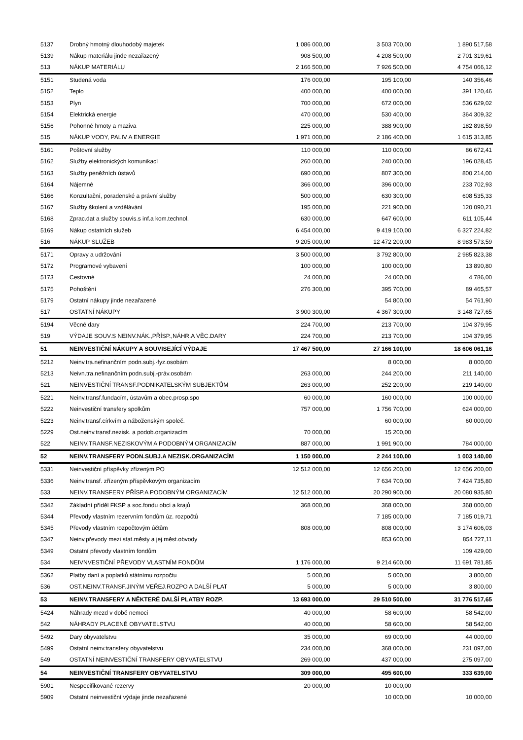| 5137 | Drobný hmotný dlouhodobý majetek | 1 086 000,00 | 3 503 700,00 | 1 890 517,58 |
| 5139 | Nákup materiálu jinde nezařazený | 908 500,00 | 4 208 500,00 | 2 701 319,61 |
| 513 | NÁKUP MATERIÁLU | 2 166 500,00 | 7 926 500,00 | 4 754 066,12 |
| 5151 | Studená voda | 176 000,00 | 195 100,00 | 140 356,46 |
| 5152 | Teplo | 400 000,00 | 400 000,00 | 391 120,46 |
| 5153 | Plyn | 700 000,00 | 672 000,00 | 536 629,02 |
| 5154 | Elektrická energie | 470 000,00 | 530 400,00 | 364 309,32 |
| 5156 | Pohonné hmoty a maziva | 225 000,00 | 388 900,00 | 182 898,59 |
| 515 | NÁKUP VODY, PALIV A ENERGIE | 1 971 000,00 | 2 186 400,00 | 1 615 313,85 |
| 5161 | Poštovní služby | 110 000,00 | 110 000,00 | 86 672,41 |
| 5162 | Služby elektronických komunikací | 260 000,00 | 240 000,00 | 196 028,45 |
| 5163 | Služby peněžních ústavů | 690 000,00 | 807 300,00 | 800 214,00 |
| 5164 | Nájemné | 366 000,00 | 396 000,00 | 233 702,93 |
| 5166 | Konzultační, poradenské a právní služby | 500 000,00 | 630 300,00 | 608 535,33 |
| 5167 | Služby školení a vzdělávání | 195 000,00 | 221 900,00 | 120 090,21 |
| 5168 | Zprac.dat a služby souvis.s inf.a kom.technol. | 630 000,00 | 647 600,00 | 611 105,44 |
| 5169 | Nákup ostatních služeb | 6 454 000,00 | 9 419 100,00 | 6 327 224,82 |
| 516 | NÁKUP SLUŽEB | 9 205 000,00 | 12 472 200,00 | 8 983 573,59 |
| 5171 | Opravy a udržování | 3 500 000,00 | 3 792 800,00 | 2 985 823,38 |
| 5172 | Programové vybavení | 100 000,00 | 100 000,00 | 13 890,80 |
| 5173 | Cestovné | 24 000,00 | 24 000,00 | 4 786,00 |
| 5175 | Pohoštění | 276 300,00 | 395 700,00 | 89 465,57 |
| 5179 | Ostatní nákupy jinde nezařazené | | 54 800,00 | 54 761,90 |
| 517 | OSTATNÍ NÁKUPY | 3 900 300,00 | 4 367 300,00 | 3 148 727,65 |
| 5194 | Věcné dary | 224 700,00 | 213 700,00 | 104 379,95 |
| 519 | VÝDAJE SOUV.S NEINV.NÁK.,PŘÍSP.,NÁHR.A VĚC.DARY | 224 700,00 | 213 700,00 | 104 379,95 |
| 51 | NEINVESTIČNÍ NÁKUPY A SOUVISEJÍCÍ VÝDAJE | 17 467 500,00 | 27 166 100,00 | 18 606 061,16 |
| 5212 | Neinv.tra.nefinančním podn.subj.-fyz.osobám | | 8 000,00 | 8 000,00 |
| 5213 | Neivn.tra.nefinančním podn.subj.-práv.osobám | 263 000,00 | 244 200,00 | 211 140,00 |
| 521 | NEINVESTIČNÍ TRANSF.PODNIKATELSKÝM SUBJEKTŮM | 263 000,00 | 252 200,00 | 219 140,00 |
| 5221 | Neinv.transf.fundacím, ústavům a obec.prosp.spo | 60 000,00 | 160 000,00 | 100 000,00 |
| 5222 | Neinvestiční transfery spolkům | 757 000,00 | 1 756 700,00 | 624 000,00 |
| 5223 | Neinv.transf.církvím a náboženským společ. | | 60 000,00 | 60 000,00 |
| 5229 | Ost.neinv.transf.nezisk. a podob.organizacím | 70 000,00 | 15 200,00 | |
| 522 | NEINV.TRANSF.NEZISKOVÝM A PODOBNÝM ORGANIZACÍM | 887 000,00 | 1 991 900,00 | 784 000,00 |
| 52 | NEINV.TRANSFERY PODN.SUBJ.A NEZISK.ORGANIZACÍM | 1 150 000,00 | 2 244 100,00 | 1 003 140,00 |
| 5331 | Neinvestiční příspěvky zřízeným PO | 12 512 000,00 | 12 656 200,00 | 12 656 200,00 |
| 5336 | Neinv.transf. zřízeným příspěvkovým organizacím | | 7 634 700,00 | 7 424 735,80 |
| 533 | NEINV.TRANSFERY PŘÍSP.A PODOBNÝM ORGANIZACÍM | 12 512 000,00 | 20 290 900,00 | 20 080 935,80 |
| 5342 | Základní příděl FKSP a soc.fondu obcí a krajů | 368 000,00 | 368 000,00 | 368 000,00 |
| 5344 | Převody vlastním rezervním fondům úz. rozpočtů | | 7 185 000,00 | 7 185 019,71 |
| 5345 | Převody vlastním rozpočtovým účtům | 808 000,00 | 808 000,00 | 3 174 606,03 |
| 5347 | Neinv.převody mezi stat.městy a jej.měst.obvody | | 853 600,00 | 854 727,11 |
| 5349 | Ostatní převody vlastním fondům | | | 109 429,00 |
| 534 | NEIVNVESTIČNÍ PŘEVODY VLASTNÍM FONDŮM | 1 176 000,00 | 9 214 600,00 | 11 691 781,85 |
| 5362 | Platby daní a poplatků státnímu rozpočtu | 5 000,00 | 5 000,00 | 3 800,00 |
| 536 | OST.NEINV.TRANSF.JINÝM VEŘEJ.ROZPO A DALŠÍ PLAT | 5 000,00 | 5 000,00 | 3 800,00 |
| 53 | NEINV.TRANSFERY A NĚKTERÉ DALŠÍ PLATBY ROZP. | 13 693 000,00 | 29 510 500,00 | 31 776 517,65 |
| 5424 | Náhrady mezd v době nemoci | 40 000,00 | 58 600,00 | 58 542,00 |
| 542 | NÁHRADY PLACENÉ OBYVATELSTVU | 40 000,00 | 58 600,00 | 58 542,00 |
| 5492 | Dary obyvatelstvu | 35 000,00 | 69 000,00 | 44 000,00 |
| 5499 | Ostatní neinv.transfery obyvatelstvu | 234 000,00 | 368 000,00 | 231 097,00 |
| 549 | OSTATNÍ NEINVESTIČNÍ TRANSFERY OBYVATELSTVU | 269 000,00 | 437 000,00 | 275 097,00 |
| 54 | NEINVESTIČNÍ TRANSFERY OBYVATELSTVU | 309 000,00 | 495 600,00 | 333 639,00 |
| 5901 | Nespecifikované rezervy | 20 000,00 | 10 000,00 | |
| 5909 | Ostatní neinvestiční výdaje jinde nezařazené | | 10 000,00 | 10 000,00 |